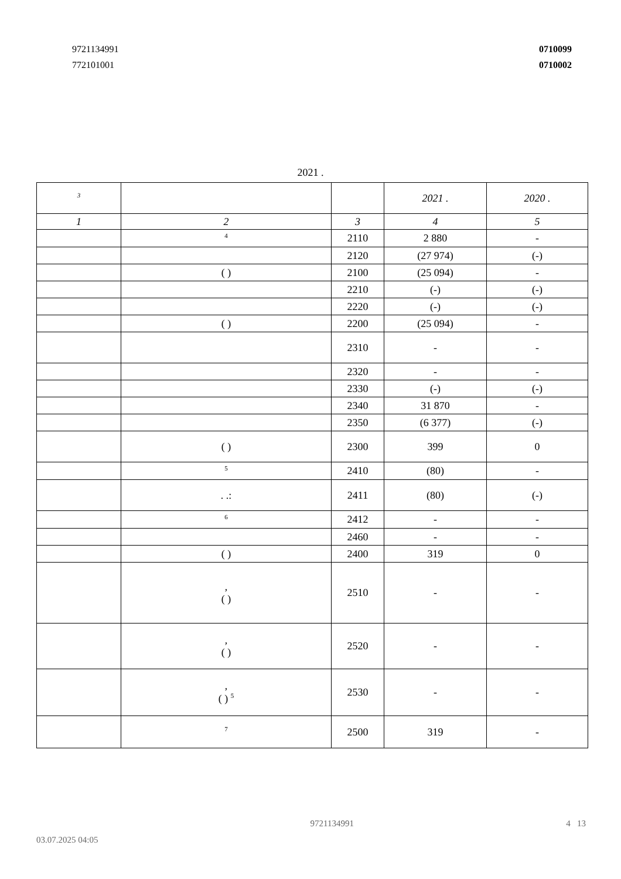9721134991
772101001
0710099
0710002
2021 .
| <sup>3</sup> | | | 2021 . | 2020 . |
| --- | --- | --- | --- | --- |
| 1 | 2 | 3 | 4 | 5 |
| | <sup>4</sup> | 2110 | 2 880 | - |
| | | 2120 | (27 974) | (-) |
| | ( ) | 2100 | (25 094) | - |
| | | 2210 | (-) | (-) |
| | | 2220 | (-) | (-) |
| | ( ) | 2200 | (25 094) | - |
| | | 2310 | - | - |
| | | 2320 | - | - |
| | | 2330 | (-) | (-) |
| | | 2340 | 31 870 | - |
| | | 2350 | (6 377) | (-) |
| | ( ) | 2300 | 399 | 0 |
| | <sup>5</sup> | 2410 | (80) | - |
| | . .: | 2411 | (80) | (-) |
| | <sup>6</sup> | 2412 | - | - |
| | | 2460 | - | - |
| | ( ) | 2400 | 319 | 0 |
| | , ( ) | 2510 | - | - |
| | , ( ) | 2520 | - | - |
| | , ( ) <sup>5</sup> | 2530 | - | - |
| | <sup>7</sup> | 2500 | 319 | - |
03.07.2025 04:05
9721134991 4 13